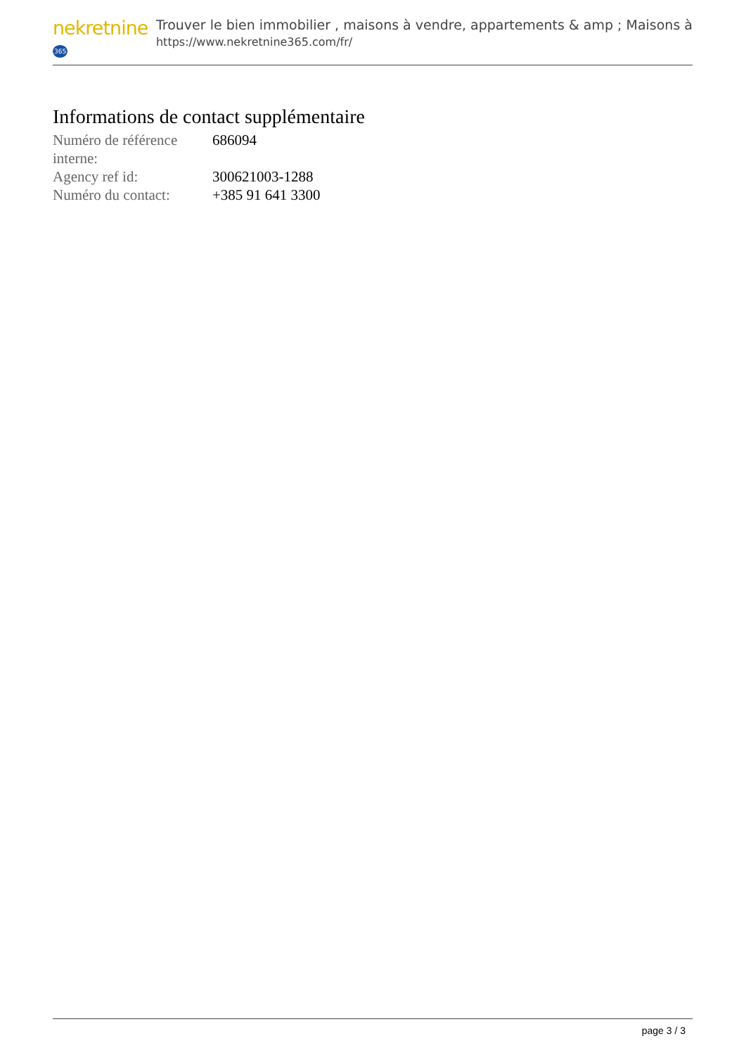nekretnine365
Trouver le bien immobilier , maisons à vendre, appartements & amp ; Maisons à
https://www.nekretnine365.com/fr/
Informations de contact supplémentaire
| Numéro de référence interne: | 686094 |
| Agency ref id: | 300621003-1288 |
| Numéro du contact: | +385 91 641 3300 |
page 3 / 3